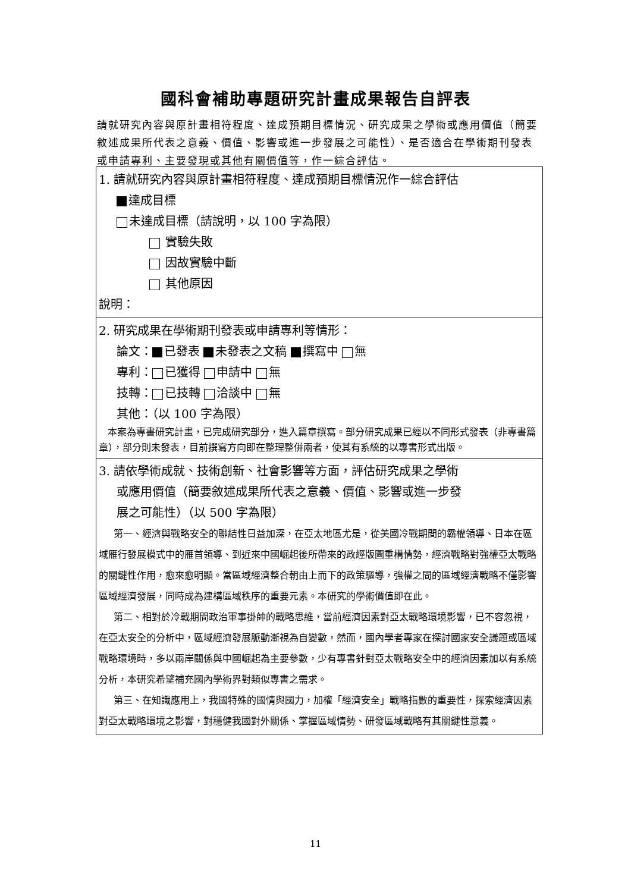國科會補助專題研究計畫成果報告自評表
請就研究內容與原計畫相符程度、達成預期目標情況、研究成果之學術或應用價值（簡要敘述成果所代表之意義、價值、影響或進一步發展之可能性）、是否適合在學術期刊發表或申請專利、主要發現或其他有關價值等，作一綜合評估。
| 1. 請就研究內容與原計畫相符程度、達成預期目標情況作一綜合評估 達成目標 未達成目標（請說明，以 100 字為限） 實驗失敗 因故實驗中斷 其他原因 說明： |
| 2. 研究成果在學術期刊發表或申請專利等情形： 論文： 已發表 未發表之文稿 撰寫中 無 專利： 已獲得 申請中 無 技轉： 已技轉 洽談中 無 其他：（以 100 字為限） 本案為專書研究計畫，已完成研究部分，進入篇章撰寫。部分研究成果已經以不同形式發表（非專書篇章），部分則未發表，目前撰寫方向即在整理整併兩者，使其有系統的以專書形式出版。 |
| 3. 請依學術成就、技術創新、社會影響等方面，評估研究成果之學術 或應用價值（簡要敘述成果所代表之意義、價值、影響或進一步發 展之可能性）（以 500 字為限） 第一、經濟與戰略安全的聯結性日益加深，在亞太地區尤是，從美國冷戰期間的霸權領導、日本在區域雁行發展模式中的雁首領導、到近來中國崛起後所帶來的政經版圖重構情勢，經濟戰略對強權亞太戰略的關鍵性作用，愈來愈明顯。當區域經濟整合朝由上而下的政策驅導，強權之間的區域經濟戰略不僅影響區域經濟發展，同時成為建構區域秩序的重要元素。本研究的學術價值即在此。 第二、相對於冷戰期間政治軍事掛帥的戰略思維，當前經濟因素對亞太戰略環境影響，已不容忽視，在亞太安全的分析中，區域經濟發展脈動漸視為自變數，然而，國內學者專家在探討國家安全議題或區域戰略環境時，多以兩岸關係與中國崛起為主要參數，少有專書針對亞太戰略安全中的經濟因素加以有系統分析，本研究希望補充國內學術界對類似專書之需求。 第三、在知識應用上，我國特殊的國情與國力，加權「經濟安全」戰略指數的重要性，探索經濟因素對亞太戰略環境之影響，對穩健我國對外關係、掌握區域情勢、研發區域戰略有其關鍵性意義。 |
11